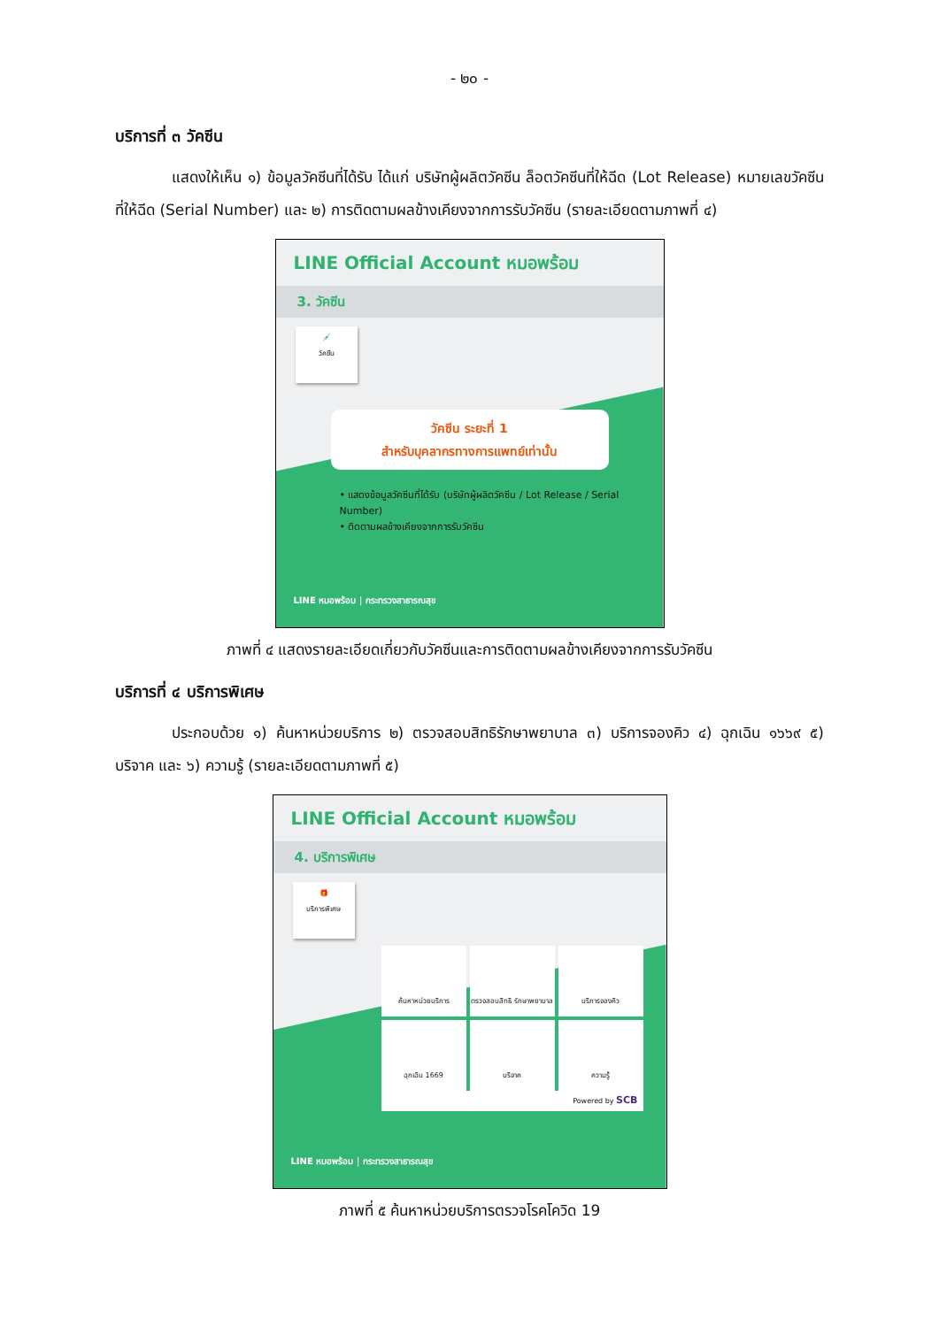- ๒๐ -
บริการที่ ๓ วัคซีน
แสดงให้เห็น ๑) ข้อมูลวัคซีนที่ได้รับ ได้แก่ บริษัทผู้ผลิตวัคซีน ล็อตวัคซีนที่ให้ฉีด (Lot Release) หมายเลขวัคซีนที่ให้ฉีด (Serial Number) และ ๒) การติดตามผลข้างเคียงจากการรับวัคซีน (รายละเอียดตามภาพที่ ๔)
LINE Official Account หมอพร้อม
3. วัคซีน
💉
วัคซีน
วัคซีน ระยะที่ 1
สำหรับบุคลากรทางการแพทย์เท่านั้น
• แสดงข้อมูลวัคซีนที่ได้รับ (บริษัทผู้ผลิตวัคซีน / Lot Release / Serial Number)
• ติดตามผลข้างเคียงจากการรับวัคซีน
LINE หมอพร้อม | กระทรวงสาธารณสุข
ภาพที่ ๔ แสดงรายละเอียดเกี่ยวกับวัคซีนและการติดตามผลข้างเคียงจากการรับวัคซีน
บริการที่ ๔ บริการพิเศษ
ประกอบด้วย ๑) ค้นหาหน่วยบริการ ๒) ตรวจสอบสิทธิรักษาพยาบาล ๓) บริการจองคิว ๔) ฉุกเฉิน ๑๖๖๙ ๕) บริจาค และ ๖) ความรู้ (รายละเอียดตามภาพที่ ๕)
LINE Official Account หมอพร้อม
4. บริการพิเศษ
🎁
บริการพิเศษ
ค้นหาหน่วยบริการ
ตรวจสอบสิทธิ รักษาพยาบาล
บริการจองคิว
ฉุกเฉิน 1669
บริจาค
ความรู้
Powered by SCB
LINE หมอพร้อม | กระทรวงสาธารณสุข
ภาพที่ ๕ ค้นหาหน่วยบริการตรวจโรคโควิด 19